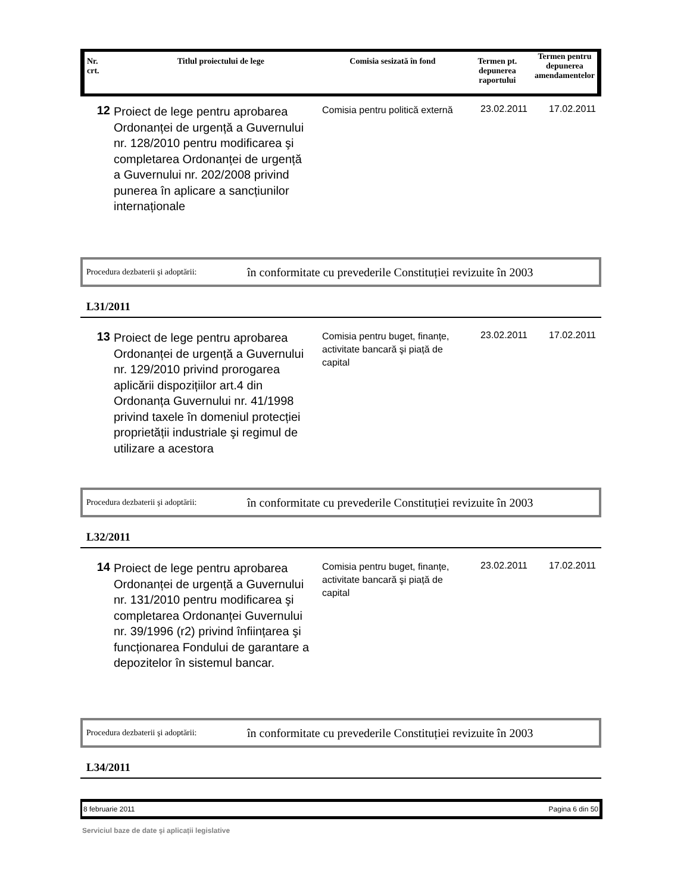| Nr. crt. | Titlul proiectului de lege | Comisia sesizată în fond | Termen pt. depunerea raportului | Termen pentru depunerea amendamentelor |
| --- | --- | --- | --- | --- |
12
Proiect de lege pentru aprobarea Ordonanței de urgență a Guvernului nr. 128/2010 pentru modificarea şi completarea Ordonanței de urgență a Guvernului nr. 202/2008 privind punerea în aplicare a sancțiunilor internaționale
Comisia pentru politică externă
23.02.2011 17.02.2011
Procedura dezbaterii şi adoptării: în conformitate cu prevederile Constituției revizuite în 2003
L31/2011
13
Proiect de lege pentru aprobarea Ordonanței de urgență a Guvernului nr. 129/2010 privind prorogarea aplicării dispozițiilor art.4 din Ordonanța Guvernului nr. 41/1998 privind taxele în domeniul protecției proprietății industriale şi regimul de utilizare a acestora
Comisia pentru buget, finanțe, activitate bancară şi piață de capital
23.02.2011 17.02.2011
Procedura dezbaterii şi adoptării: în conformitate cu prevederile Constituției revizuite în 2003
L32/2011
14
Proiect de lege pentru aprobarea Ordonanței de urgență a Guvernului nr. 131/2010 pentru modificarea şi completarea Ordonanței Guvernului nr. 39/1996 (r2) privind înființarea şi funcționarea Fondului de garantare a depozitelor în sistemul bancar.
Comisia pentru buget, finanțe, activitate bancară şi piață de capital
23.02.2011 17.02.2011
Procedura dezbaterii şi adoptării: în conformitate cu prevederile Constituției revizuite în 2003
L34/2011
8 februarie 2011 Pagina 6 din 50
Serviciul baze de date şi aplicații legislative